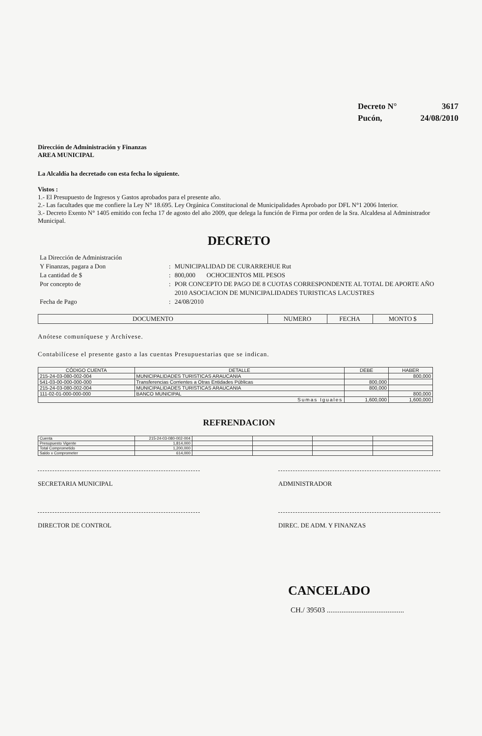Decreto N° 3617
Pucón, 24/08/2010
Dirección de Administración y Finanzas
AREA MUNICIPAL
La Alcaldía ha decretado con esta fecha lo siguiente.
Vistos :
1.- El Presupuesto de Ingresos y Gastos aprobados para el presente año.
2.- Las facultades que me confiere la Ley N° 18.695. Ley Orgánica Constitucional de Municipalidades Aprobado por DFL N°1 2006 Interior.
3.- Decreto Exento N° 1405 emitido con fecha 17 de agosto del año 2009, que delega la función de Firma por orden de la Sra. Alcaldesa al Administrador Municipal.
DECRETO
| La Dirección de Administración | | |
| Y Finanzas, pagara a Don | : | MUNICIPALIDAD DE CURARREHUE Rut |
| La cantidad de $ | : | 800,000 OCHOCIENTOS MIL PESOS |
| Por concepto de | : | POR CONCEPTO DE PAGO DE 8 CUOTAS CORRESPONDENTE AL TOTAL DE APORTE AÑO 2010 ASOCIACION DE MUNICIPALIDADES TURISTICAS LACUSTRES |
| Fecha de Pago | : | 24/08/2010 |
| DOCUMENTO | NUMERO | FECHA | MONTO $ |
Anótese comuníquese y Archívese.
Contabilícese el presente gasto a las cuentas Presupuestarias que se indican.
| CÓDIGO CUENTA | DETALLE | DEBE | HABER |
| --- | --- | --- | --- |
| 215-24-03-080-002-004 | MUNICIPALIDADES TURISTICAS ARAUCANIA | | 800,000 |
| 541-03-00-000-000-000 | Transferencias Corrientes a Otras Entidades Públicas | 800,000 | |
| 215-24-03-080-002-004 | MUNICIPALIDADES TURISTICAS ARAUCANIA | 800,000 | |
| 111-02-01-000-000-000 | BANCO MUNICIPAL | | 800,000 |
| Sumas Iguales | | 1,600,000 | 1,600,000 |
REFRENDACION
| Cuenta | 215-24-03-080-002-004 | | | | |
| Presupuesto Vigente | 1,814,000 | | | | |
| Total Comprometido | 1,200,000 | | | | |
| Saldo x Comprometer | 614,000 | | | | |
SECRETARIA MUNICIPAL ADMINISTRADOR
DIRECTOR DE CONTROL DIREC. DE ADM. Y FINANZAS
CANCELADO
CH./ 39503 ..........................................